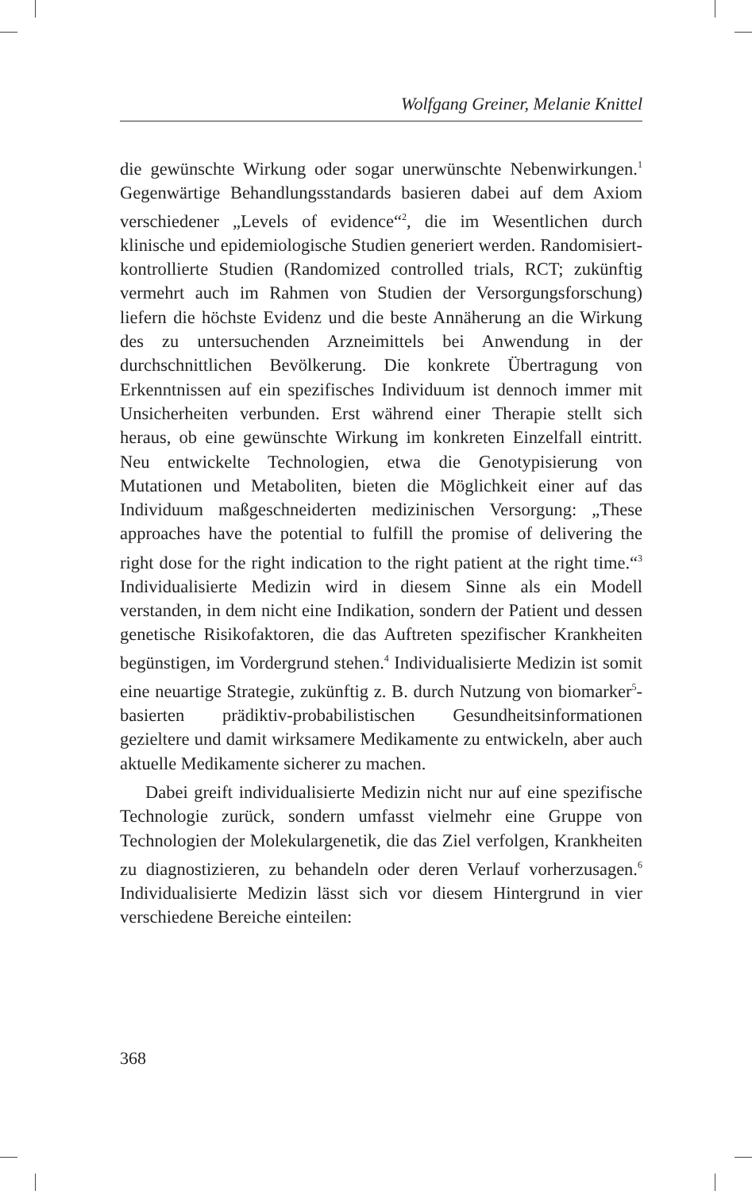Wolfgang Greiner, Melanie Knittel
die gewünschte Wirkung oder sogar unerwünschte Nebenwirkungen.<sup>1</sup> Gegenwärtige Behandlungsstandards basieren dabei auf dem Axiom verschiedener „Levels of evidence“<sup>2</sup>, die im Wesentlichen durch klinische und epidemiologische Studien generiert werden. Randomisiert-kontrollierte Studien (Randomized controlled trials, RCT; zukünftig vermehrt auch im Rahmen von Studien der Versorgungsforschung) liefern die höchste Evidenz und die beste Annäherung an die Wirkung des zu untersuchenden Arzneimittels bei Anwendung in der durchschnittlichen Bevölkerung. Die konkrete Übertragung von Erkenntnissen auf ein spezifisches Individuum ist dennoch immer mit Unsicherheiten verbunden. Erst während einer Therapie stellt sich heraus, ob eine gewünschte Wirkung im konkreten Einzelfall eintritt. Neu entwickelte Technologien, etwa die Genotypisierung von Mutationen und Metaboliten, bieten die Möglichkeit einer auf das Individuum maßgeschneiderten medizinischen Versorgung: „These approaches have the potential to fulfill the promise of delivering the right dose for the right indication to the right patient at the right time.“<sup>3</sup> Individualisierte Medizin wird in diesem Sinne als ein Modell verstanden, in dem nicht eine Indikation, sondern der Patient und dessen genetische Risikofaktoren, die das Auftreten spezifischer Krankheiten begünstigen, im Vordergrund stehen.<sup>4</sup> Individualisierte Medizin ist somit eine neuartige Strategie, zukünftig z. B. durch Nutzung von biomarker<sup>5</sup>-basierten prädiktiv-probabilistischen Gesundheitsinformationen gezieltere und damit wirksamere Medikamente zu entwickeln, aber auch aktuelle Medikamente sicherer zu machen.
Dabei greift individualisierte Medizin nicht nur auf eine spezifische Technologie zurück, sondern umfasst vielmehr eine Gruppe von Technologien der Molekulargenetik, die das Ziel verfolgen, Krankheiten zu diagnostizieren, zu behandeln oder deren Verlauf vorherzusagen.<sup>6</sup> Individualisierte Medizin lässt sich vor diesem Hintergrund in vier verschiedene Bereiche einteilen:
368